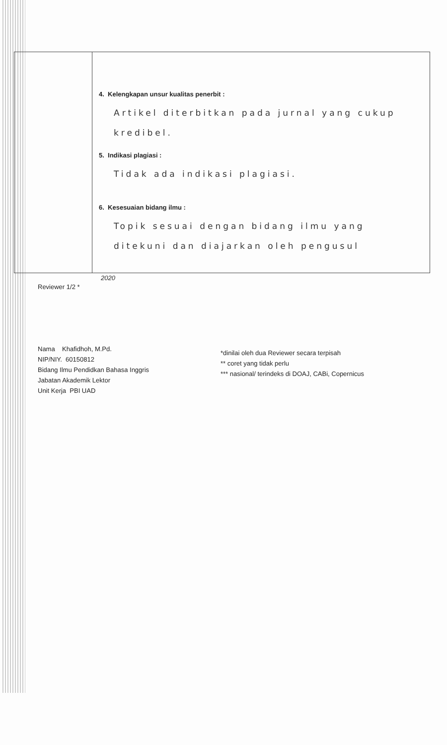| | 4. Kelengkapan unsur kualitas penerbit : Artikel diterbitkan pada jurnal yang cukup kredibel. 5. Indikasi plagiasi : Tidak ada indikasi plagiasi. 6. Kesesuaian bidang ilmu : Topik sesuai dengan bidang ilmu yang ditekuni dan diajarkan oleh pengusul |
2020
Reviewer 1/2 *
Nama Khafidhoh, M.Pd.
NIP/NIY. 60150812
Bidang Ilmu Pendidkan Bahasa Inggris
Jabatan Akademik Lektor
Unit Kerja PBI UAD
*dinilai oleh dua Reviewer secara terpisah
** coret yang tidak perlu
*** nasional/ terindeks di DOAJ, CABi, Copernicus